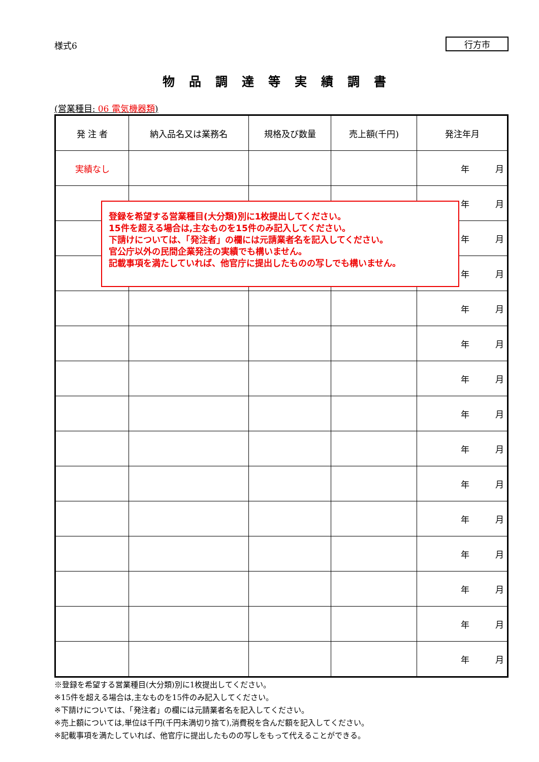様式6
行方市
物品調達等実績調書
(営業種目: 06 電気機器類)
| 発 注 者 | 納入品名又は業務名 | 規格及び数量 | 売上額(千円) | 発注年月 |
| --- | --- | --- | --- | --- |
| 実績なし | | | | 年 月 |
| | | | | 年 月 |
| | | | | 年 月 |
| | | | | 年 月 |
| | | | | 年 月 |
| | | | | 年 月 |
| | | | | 年 月 |
| | | | | 年 月 |
| | | | | 年 月 |
| | | | | 年 月 |
| | | | | 年 月 |
| | | | | 年 月 |
| | | | | 年 月 |
| | | | | 年 月 |
| | | | | 年 月 |
※登録を希望する営業種目(大分類)別に1枚提出してください。
※15件を超える場合は,主なものを15件のみ記入してください。
※下請けについては、「発注者」の欄には元請業者名を記入してください。
※売上額については,単位は千円(千円未満切り捨て),消費税を含んだ額を記入してください。
※記載事項を満たしていれば、他官庁に提出したものの写しをもって代えることができる。
登録を希望する営業種目(大分類)別に1枚提出してください。
15件を超える場合は,主なものを15件のみ記入してください。
下請けについては、「発注者」の欄には元請業者名を記入してください。
官公庁以外の民間企業発注の実績でも構いません。
記載事項を満たしていれば、他官庁に提出したものの写しでも構いません。